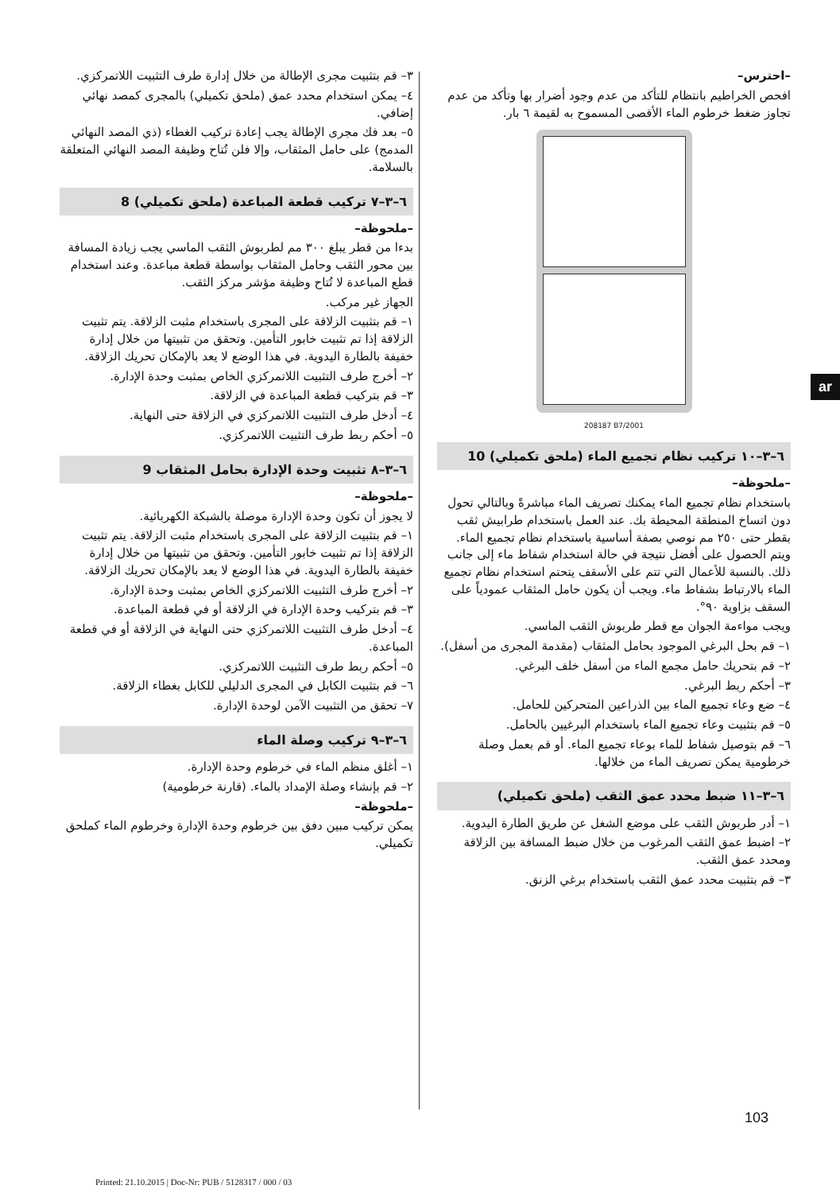٣– قم بتثبيت مجرى الإطالة من خلال إدارة طرف التثبيت اللاتمركزي.
٤– يمكن استخدام محدد عمق (ملحق تكميلي) بالمجرى كمصد نهائي إضافي.
٥– بعد فك مجرى الإطالة يجب إعادة تركيب الغطاء (ذي المصد النهائي المدمج) على حامل المثقاب، وإلا فلن تُتاح وظيفة المصد النهائي المتعلقة بالسلامة.
٦–٣–٧ تركيب قطعة المباعدة (ملحق تكميلي) 8
–ملحوظة–
بدءا من قطر يبلغ ٣٠٠ مم لطربوش الثقب الماسي يجب زيادة المسافة بين محور الثقب وحامل المثقاب بواسطة قطعة مباعدة. وعند استخدام قطع المباعدة لا تُتاح وظيفة مؤشر مركز الثقب.
الجهاز غير مركب.
١– قم بتثبيت الزلاقة على المجرى باستخدام مثبت الزلاقة. يتم تثبيت الزلاقة إذا تم تثبيت خابور التأمين. وتحقق من تثبيتها من خلال إدارة خفيفة بالطارة اليدوية. في هذا الوضع لا يعد بالإمكان تحريك الزلاقة.
٢– أخرج طرف التثبيت اللاتمركزي الخاص بمثبت وحدة الإدارة.
٣– قم بتركيب قطعة المباعدة في الزلاقة.
٤– أدخل طرف التثبيت اللاتمركزي في الزلاقة حتى النهاية.
٥– أحكم ربط طرف التثبيت اللاتمركزي.
٦–٣–٨ تثبيت وحدة الإدارة بحامل المثقاب 9
–ملحوظة–
لا يجوز أن تكون وحدة الإدارة موصلة بالشبكة الكهربائية.
١– قم بتثبيت الزلاقة على المجرى باستخدام مثبت الزلاقة. يتم تثبيت الزلاقة إذا تم تثبيت خابور التأمين. وتحقق من تثبيتها من خلال إدارة خفيفة بالطارة اليدوية. في هذا الوضع لا يعد بالإمكان تحريك الزلاقة.
٢– أخرج طرف التثبيت اللاتمركزي الخاص بمثبت وحدة الإدارة.
٣– قم بتركيب وحدة الإدارة في الزلاقة أو في قطعة المباعدة.
٤– أدخل طرف التثبيت اللاتمركزي حتى النهاية في الزلاقة أو في قطعة المباعدة.
٥– أحكم ربط طرف التثبيت اللاتمركزي.
٦– قم بتثبيت الكابل في المجرى الدليلي للكابل بغطاء الزلاقة.
٧– تحقق من التثبيت الآمن لوحدة الإدارة.
٦–٣–٩ تركيب وصلة الماء
١– أغلق منظم الماء في خرطوم وحدة الإدارة.
٢– قم بإنشاء وصلة الإمداد بالماء. (قارنة خرطومية)
–ملحوظة–
يمكن تركيب مبين دفق بين خرطوم وحدة الإدارة وخرطوم الماء كملحق تكميلي.
–احترس–
افحص الخراطيم بانتظام للتأكد من عدم وجود أضرار بها وتأكد من عدم تجاوز ضغط خرطوم الماء الأقصى المسموح به لقيمة ٦ بار.
208187 B7/2001
٦–٣–١٠ تركيب نظام تجميع الماء (ملحق تكميلي) 10
–ملحوظة–
باستخدام نظام تجميع الماء يمكنك تصريف الماء مباشرةً وبالتالي تحول دون اتساخ المنطقة المحيطة بك. عند العمل باستخدام طرابيش ثقب بقطر حتى ٢٥٠ مم نوصي بصفة أساسية باستخدام نظام تجميع الماء. ويتم الحصول على أفضل نتيجة في حالة استخدام شفاط ماء إلى جانب ذلك. بالنسبة للأعمال التي تتم على الأسقف يتحتم استخدام نظام تجميع الماء بالارتباط بشفاط ماء. ويجب أن يكون حامل المثقاب عمودياً على السقف بزاوية ٩٠°.
ويجب مواءمة الجوان مع قطر طربوش الثقب الماسي.
١– قم بحل البرغي الموجود بحامل المثقاب (مقدمة المجرى من أسفل).
٢– قم بتحريك حامل مجمع الماء من أسفل خلف البرغي.
٣– أحكم ربط البرغي.
٤– ضع وعاء تجميع الماء بين الذراعين المتحركين للحامل.
٥– قم بتثبيت وعاء تجميع الماء باستخدام البرغيين بالحامل.
٦– قم بتوصيل شفاط للماء بوعاء تجميع الماء. أو قم بعمل وصلة خرطومية يمكن تصريف الماء من خلالها.
٦–٣–١١ ضبط محدد عمق الثقب (ملحق تكميلي)
١– أدر طربوش الثقب على موضع الشغل عن طريق الطارة اليدوية.
٢– اضبط عمق الثقب المرغوب من خلال ضبط المسافة بين الزلاقة ومحدد عمق الثقب.
٣– قم بتثبيت محدد عمق الثقب باستخدام برغي الزنق.
ar
103
Printed: 21.10.2015 | Doc-Nr: PUB / 5128317 / 000 / 03